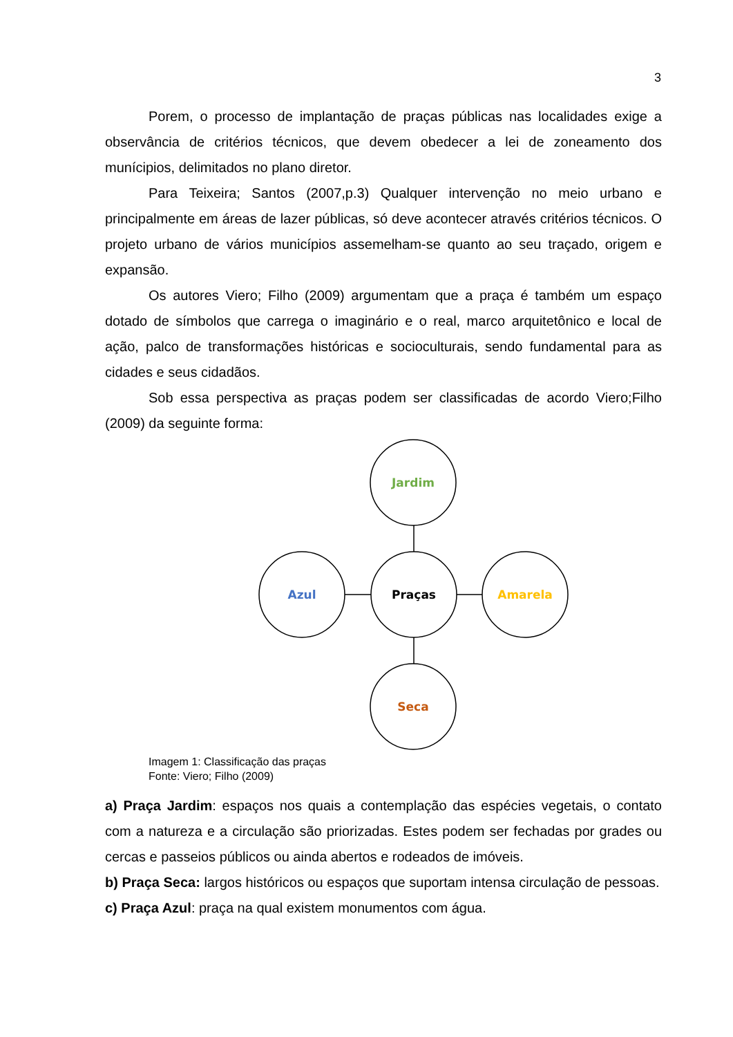3
Porem, o processo de implantação de praças públicas nas localidades exige a observância de critérios técnicos, que devem obedecer a lei de zoneamento dos munícipios, delimitados no plano diretor.
Para Teixeira; Santos (2007,p.3) Qualquer intervenção no meio urbano e principalmente em áreas de lazer públicas, só deve acontecer através critérios técnicos. O projeto urbano de vários municípios assemelham-se quanto ao seu traçado, origem e expansão.
Os autores Viero; Filho (2009) argumentam que a praça é também um espaço dotado de símbolos que carrega o imaginário e o real, marco arquitetônico e local de ação, palco de transformações históricas e socioculturais, sendo fundamental para as cidades e seus cidadãos.
Sob essa perspectiva as praças podem ser classificadas de acordo Viero;Filho (2009) da seguinte forma:
Jardim
Praças
Azul
Amarela
Seca
Imagem 1: Classificação das praças
Fonte: Viero; Filho (2009)
a) Praça Jardim: espaços nos quais a contemplação das espécies vegetais, o contato com a natureza e a circulação são priorizadas. Estes podem ser fechadas por grades ou cercas e passeios públicos ou ainda abertos e rodeados de imóveis.
b) Praça Seca: largos históricos ou espaços que suportam intensa circulação de pessoas.
c) Praça Azul: praça na qual existem monumentos com água.